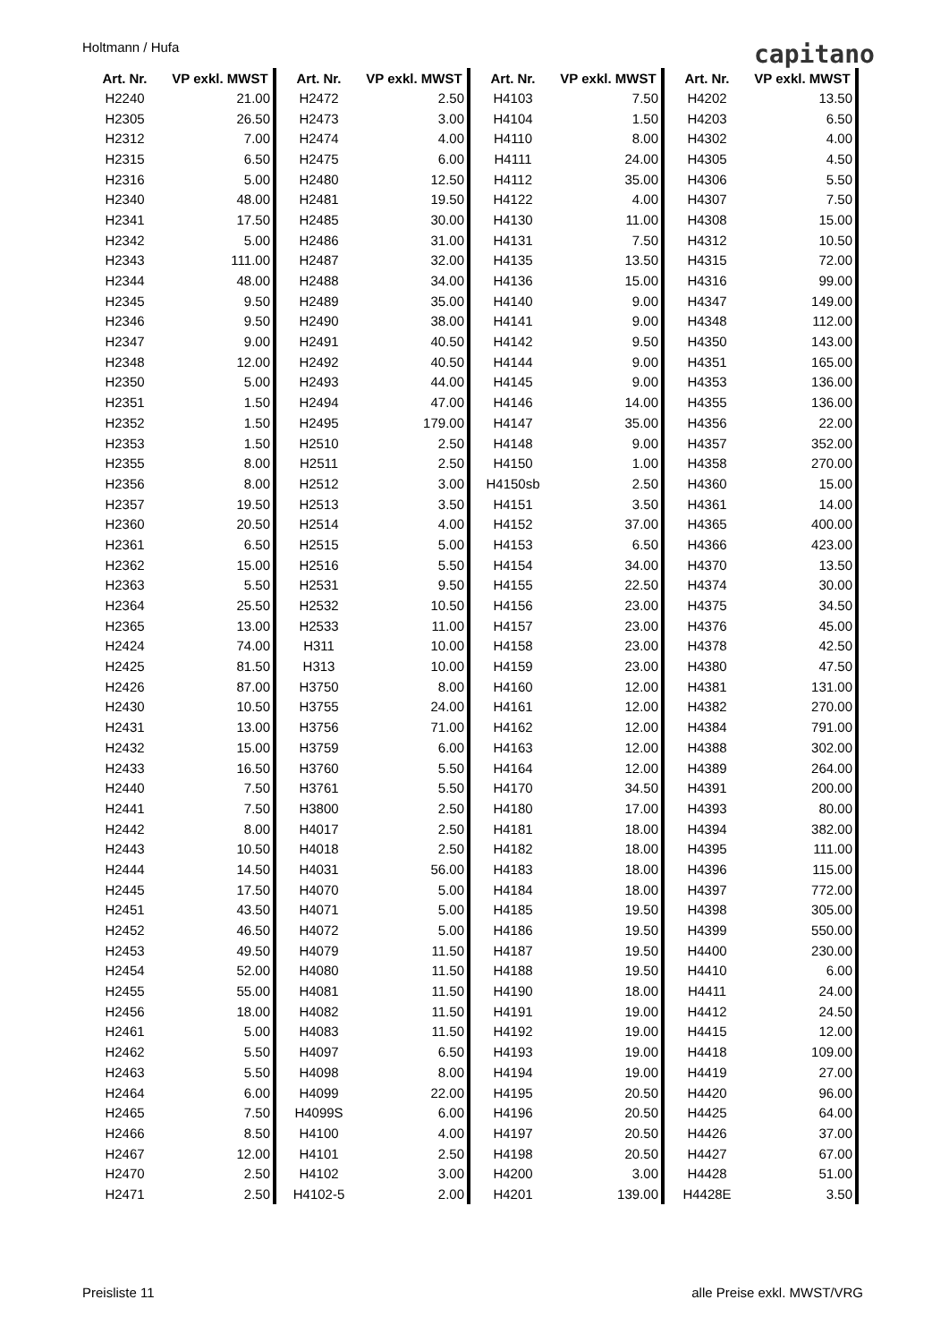Holtmann / Hufa capitano
| Art. Nr. | VP exkl. MWST |
| --- | --- |
| H2240 | 21.00 |
| H2305 | 26.50 |
| H2312 | 7.00 |
| H2315 | 6.50 |
| H2316 | 5.00 |
| H2340 | 48.00 |
| H2341 | 17.50 |
| H2342 | 5.00 |
| H2343 | 111.00 |
| H2344 | 48.00 |
| H2345 | 9.50 |
| H2346 | 9.50 |
| H2347 | 9.00 |
| H2348 | 12.00 |
| H2350 | 5.00 |
| H2351 | 1.50 |
| H2352 | 1.50 |
| H2353 | 1.50 |
| H2355 | 8.00 |
| H2356 | 8.00 |
| H2357 | 19.50 |
| H2360 | 20.50 |
| H2361 | 6.50 |
| H2362 | 15.00 |
| H2363 | 5.50 |
| H2364 | 25.50 |
| H2365 | 13.00 |
| H2424 | 74.00 |
| H2425 | 81.50 |
| H2426 | 87.00 |
| H2430 | 10.50 |
| H2431 | 13.00 |
| H2432 | 15.00 |
| H2433 | 16.50 |
| H2440 | 7.50 |
| H2441 | 7.50 |
| H2442 | 8.00 |
| H2443 | 10.50 |
| H2444 | 14.50 |
| H2445 | 17.50 |
| H2451 | 43.50 |
| H2452 | 46.50 |
| H2453 | 49.50 |
| H2454 | 52.00 |
| H2455 | 55.00 |
| H2456 | 18.00 |
| H2461 | 5.00 |
| H2462 | 5.50 |
| H2463 | 5.50 |
| H2464 | 6.00 |
| H2465 | 7.50 |
| H2466 | 8.50 |
| H2467 | 12.00 |
| H2470 | 2.50 |
| H2471 | 2.50 |
| Art. Nr. | VP exkl. MWST |
| --- | --- |
| H2472 | 2.50 |
| H2473 | 3.00 |
| H2474 | 4.00 |
| H2475 | 6.00 |
| H2480 | 12.50 |
| H2481 | 19.50 |
| H2485 | 30.00 |
| H2486 | 31.00 |
| H2487 | 32.00 |
| H2488 | 34.00 |
| H2489 | 35.00 |
| H2490 | 38.00 |
| H2491 | 40.50 |
| H2492 | 40.50 |
| H2493 | 44.00 |
| H2494 | 47.00 |
| H2495 | 179.00 |
| H2510 | 2.50 |
| H2511 | 2.50 |
| H2512 | 3.00 |
| H2513 | 3.50 |
| H2514 | 4.00 |
| H2515 | 5.00 |
| H2516 | 5.50 |
| H2531 | 9.50 |
| H2532 | 10.50 |
| H2533 | 11.00 |
| H311 | 10.00 |
| H313 | 10.00 |
| H3750 | 8.00 |
| H3755 | 24.00 |
| H3756 | 71.00 |
| H3759 | 6.00 |
| H3760 | 5.50 |
| H3761 | 5.50 |
| H3800 | 2.50 |
| H4017 | 2.50 |
| H4018 | 2.50 |
| H4031 | 56.00 |
| H4070 | 5.00 |
| H4071 | 5.00 |
| H4072 | 5.00 |
| H4079 | 11.50 |
| H4080 | 11.50 |
| H4081 | 11.50 |
| H4082 | 11.50 |
| H4083 | 11.50 |
| H4097 | 6.50 |
| H4098 | 8.00 |
| H4099 | 22.00 |
| H4099S | 6.00 |
| H4100 | 4.00 |
| H4101 | 2.50 |
| H4102 | 3.00 |
| H4102-5 | 2.00 |
| Art. Nr. | VP exkl. MWST |
| --- | --- |
| H4103 | 7.50 |
| H4104 | 1.50 |
| H4110 | 8.00 |
| H4111 | 24.00 |
| H4112 | 35.00 |
| H4122 | 4.00 |
| H4130 | 11.00 |
| H4131 | 7.50 |
| H4135 | 13.50 |
| H4136 | 15.00 |
| H4140 | 9.00 |
| H4141 | 9.00 |
| H4142 | 9.50 |
| H4144 | 9.00 |
| H4145 | 9.00 |
| H4146 | 14.00 |
| H4147 | 35.00 |
| H4148 | 9.00 |
| H4150 | 1.00 |
| H4150sb | 2.50 |
| H4151 | 3.50 |
| H4152 | 37.00 |
| H4153 | 6.50 |
| H4154 | 34.00 |
| H4155 | 22.50 |
| H4156 | 23.00 |
| H4157 | 23.00 |
| H4158 | 23.00 |
| H4159 | 23.00 |
| H4160 | 12.00 |
| H4161 | 12.00 |
| H4162 | 12.00 |
| H4163 | 12.00 |
| H4164 | 12.00 |
| H4170 | 34.50 |
| H4180 | 17.00 |
| H4181 | 18.00 |
| H4182 | 18.00 |
| H4183 | 18.00 |
| H4184 | 18.00 |
| H4185 | 19.50 |
| H4186 | 19.50 |
| H4187 | 19.50 |
| H4188 | 19.50 |
| H4190 | 18.00 |
| H4191 | 19.00 |
| H4192 | 19.00 |
| H4193 | 19.00 |
| H4194 | 19.00 |
| H4195 | 20.50 |
| H4196 | 20.50 |
| H4197 | 20.50 |
| H4198 | 20.50 |
| H4200 | 3.00 |
| H4201 | 139.00 |
| Art. Nr. | VP exkl. MWST |
| --- | --- |
| H4202 | 13.50 |
| H4203 | 6.50 |
| H4302 | 4.00 |
| H4305 | 4.50 |
| H4306 | 5.50 |
| H4307 | 7.50 |
| H4308 | 15.00 |
| H4312 | 10.50 |
| H4315 | 72.00 |
| H4316 | 99.00 |
| H4347 | 149.00 |
| H4348 | 112.00 |
| H4350 | 143.00 |
| H4351 | 165.00 |
| H4353 | 136.00 |
| H4355 | 136.00 |
| H4356 | 22.00 |
| H4357 | 352.00 |
| H4358 | 270.00 |
| H4360 | 15.00 |
| H4361 | 14.00 |
| H4365 | 400.00 |
| H4366 | 423.00 |
| H4370 | 13.50 |
| H4374 | 30.00 |
| H4375 | 34.50 |
| H4376 | 45.00 |
| H4378 | 42.50 |
| H4380 | 47.50 |
| H4381 | 131.00 |
| H4382 | 270.00 |
| H4384 | 791.00 |
| H4388 | 302.00 |
| H4389 | 264.00 |
| H4391 | 200.00 |
| H4393 | 80.00 |
| H4394 | 382.00 |
| H4395 | 111.00 |
| H4396 | 115.00 |
| H4397 | 772.00 |
| H4398 | 305.00 |
| H4399 | 550.00 |
| H4400 | 230.00 |
| H4410 | 6.00 |
| H4411 | 24.00 |
| H4412 | 24.50 |
| H4415 | 12.00 |
| H4418 | 109.00 |
| H4419 | 27.00 |
| H4420 | 96.00 |
| H4425 | 64.00 |
| H4426 | 37.00 |
| H4427 | 67.00 |
| H4428 | 51.00 |
| H4428E | 3.50 |
Preisliste 11 alle Preise exkl. MWST/VRG